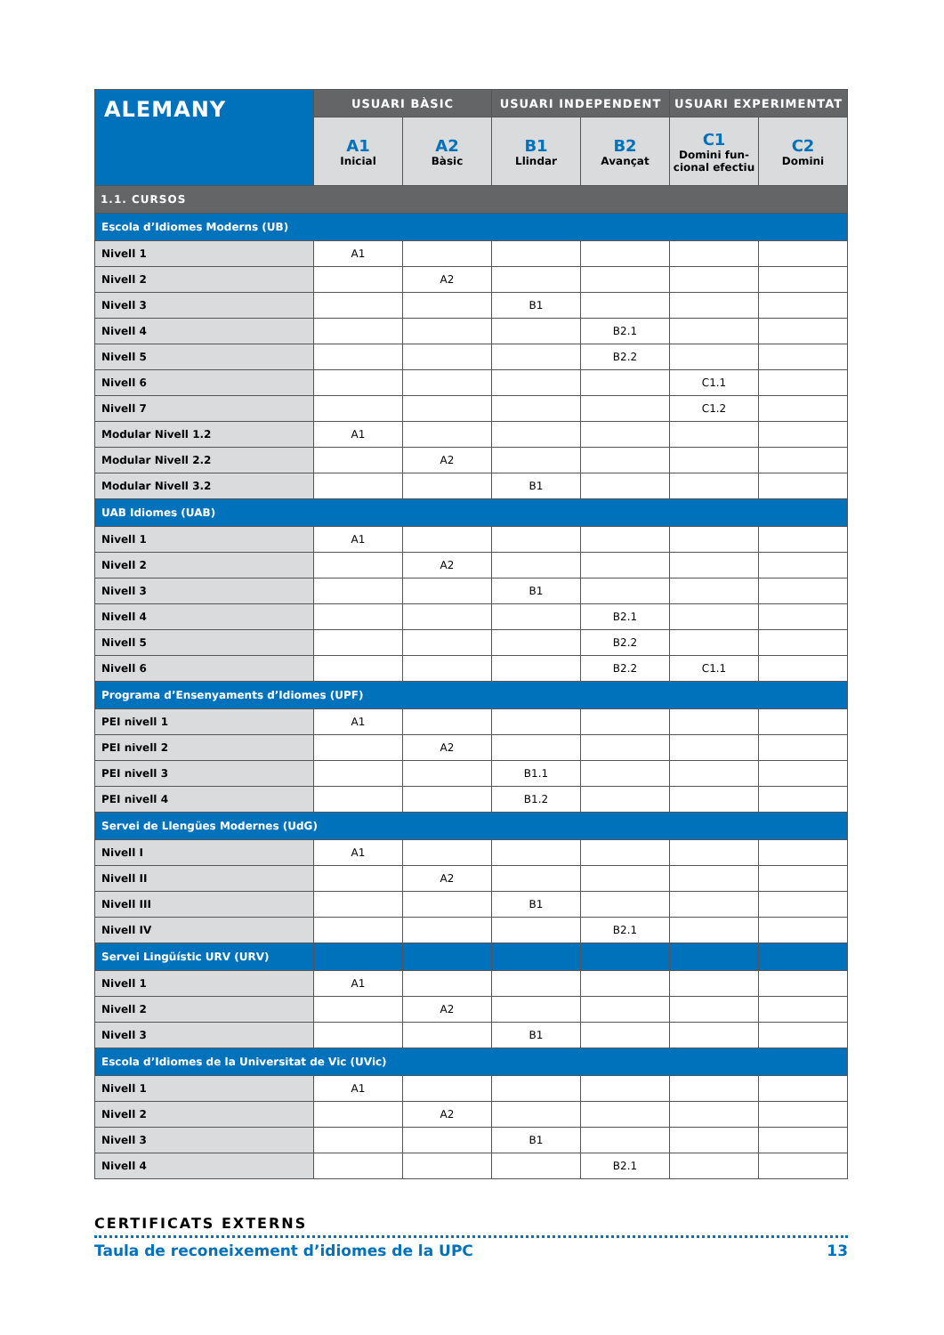| ALEMANY | USUARI BÀSIC | | USUARI INDEPENDENT | | USUARI EXPERIMENTAT | |
| --- | --- | --- | --- | --- | --- | --- |
| | A1 Inicial | A2 Bàsic | B1 Llindar | B2 Avançat | C1 Domini fun-cional efectiu | C2 Domini |
| 1.1. CURSOS | | | | | | |
| Escola d’Idiomes Moderns (UB) | | | | | | |
| Nivell 1 | A1 | | | | | |
| Nivell 2 | | A2 | | | | |
| Nivell 3 | | | B1 | | | |
| Nivell 4 | | | | B2.1 | | |
| Nivell 5 | | | | B2.2 | | |
| Nivell 6 | | | | | C1.1 | |
| Nivell 7 | | | | | C1.2 | |
| Modular Nivell 1.2 | A1 | | | | | |
| Modular Nivell 2.2 | | A2 | | | | |
| Modular Nivell 3.2 | | | B1 | | | |
| UAB Idiomes (UAB) | | | | | | |
| Nivell 1 | A1 | | | | | |
| Nivell 2 | | A2 | | | | |
| Nivell 3 | | | B1 | | | |
| Nivell 4 | | | | B2.1 | | |
| Nivell 5 | | | | B2.2 | | |
| Nivell 6 | | | | B2.2 | C1.1 | |
| Programa d’Ensenyaments d’Idiomes (UPF) | | | | | | |
| PEI nivell 1 | A1 | | | | | |
| PEI nivell 2 | | A2 | | | | |
| PEI nivell 3 | | | B1.1 | | | |
| PEI nivell 4 | | | B1.2 | | | |
| Servei de Llengües Modernes (UdG) | | | | | | |
| Nivell I | A1 | | | | | |
| Nivell II | | A2 | | | | |
| Nivell III | | | B1 | | | |
| Nivell IV | | | | B2.1 | | |
| Servei Lingüístic URV (URV) | | | | | | |
| Nivell 1 | A1 | | | | | |
| Nivell 2 | | A2 | | | | |
| Nivell 3 | | | B1 | | | |
| Escola d’Idiomes de la Universitat de Vic (UVic) | | | | | | |
| Nivell 1 | A1 | | | | | |
| Nivell 2 | | A2 | | | | |
| Nivell 3 | | | B1 | | | |
| Nivell 4 | | | | B2.1 | | |
CERTIFICATS EXTERNS
Taula de reconeixement d’idiomes de la UPC 13